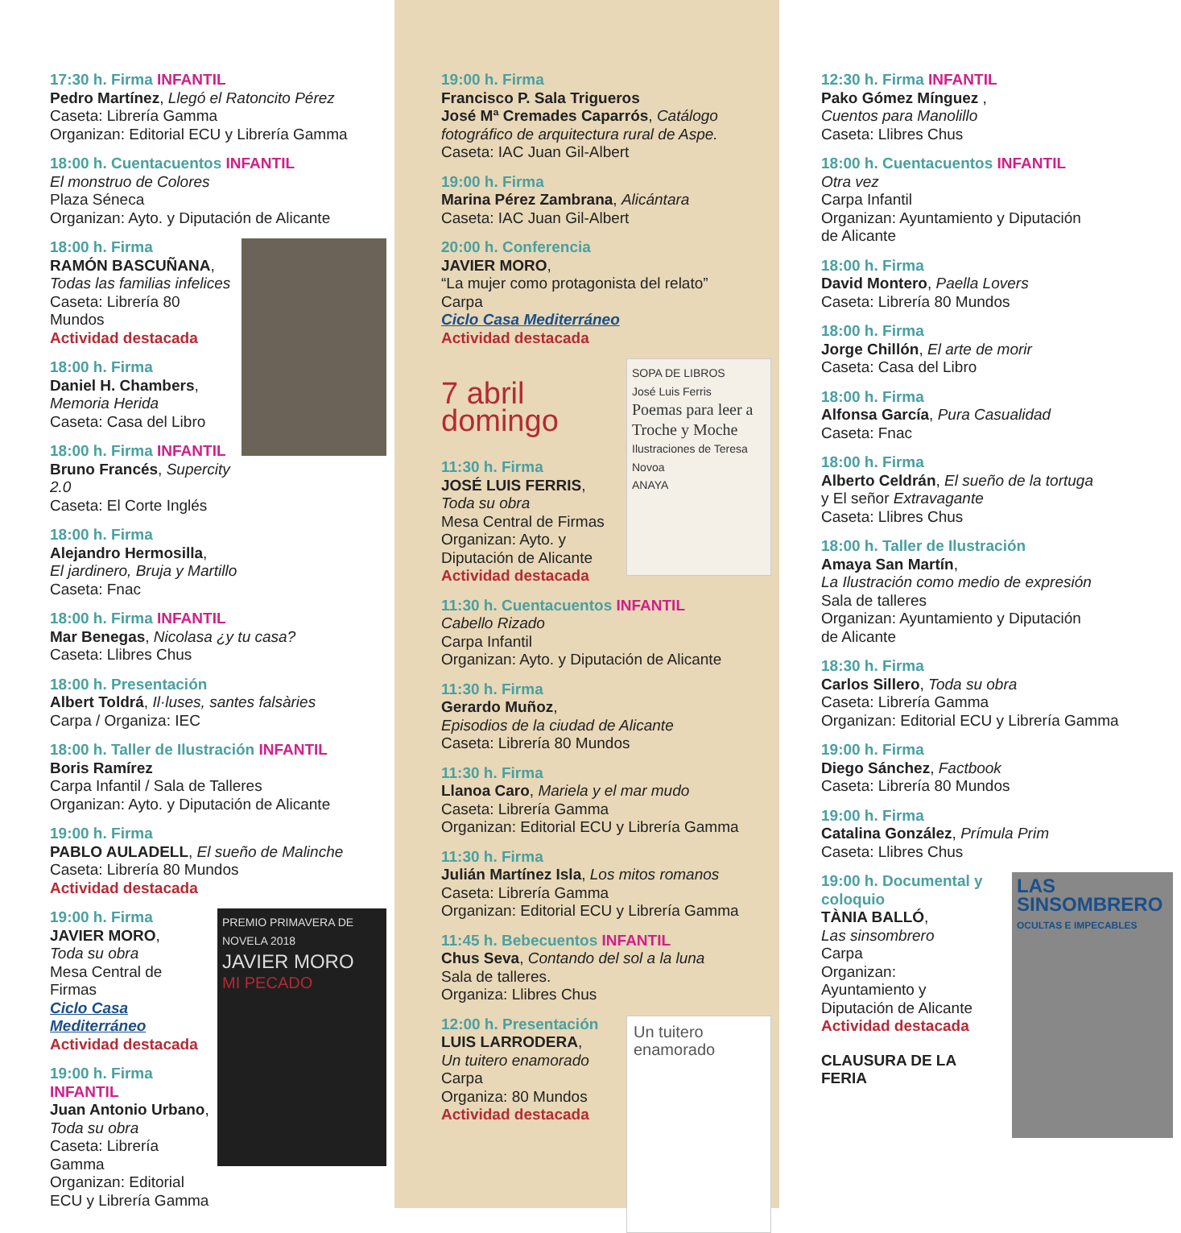17:30 h. Firma INFANTIL
Pedro Martínez, Llegó el Ratoncito Pérez
Caseta: Librería Gamma
Organizan: Editorial ECU y Librería Gamma
18:00 h. Cuentacuentos INFANTIL
El monstruo de Colores
Plaza Séneca
Organizan: Ayto. y Diputación de Alicante
18:00 h. Firma
RAMÓN BASCUÑANA,
Todas las familias infelices
Caseta: Librería 80 Mundos
Actividad destacada
18:00 h. Firma
Daniel H. Chambers,
Memoria Herida
Caseta: Casa del Libro
18:00 h. Firma INFANTIL
Bruno Francés, Supercity 2.0
Caseta: El Corte Inglés
18:00 h. Firma
Alejandro Hermosilla,
El jardinero, Bruja y Martillo
Caseta: Fnac
18:00 h. Firma INFANTIL
Mar Benegas, Nicolasa ¿y tu casa?
Caseta: Llibres Chus
18:00 h. Presentación
Albert Toldrá, Il·luses, santes falsàries
Carpa / Organiza: IEC
18:00 h. Taller de Ilustración INFANTIL
Boris Ramírez
Carpa Infantil / Sala de Talleres
Organizan: Ayto. y Diputación de Alicante
19:00 h. Firma
PABLO AULADELL, El sueño de Malinche
Caseta: Librería 80 Mundos
Actividad destacada
PREMIO PRIMAVERA DE NOVELA 2018
JAVIER MORO
MI PECADO
19:00 h. Firma
JAVIER MORO,
Toda su obra
Mesa Central de Firmas
Ciclo Casa Mediterráneo
Actividad destacada
19:00 h. Firma INFANTIL
Juan Antonio Urbano,
Toda su obra
Caseta: Librería Gamma
Organizan: Editorial
ECU y Librería Gamma
19:00 h. Firma
Francisco P. Sala Trigueros
José Mª Cremades Caparrós, Catálogo fotográfico de arquitectura rural de Aspe.
Caseta: IAC Juan Gil-Albert
19:00 h. Firma
Marina Pérez Zambrana, Alicántara
Caseta: IAC Juan Gil-Albert
20:00 h. Conferencia
JAVIER MORO,
“La mujer como protagonista del relato”
Carpa
Ciclo Casa Mediterráneo
Actividad destacada
SOPA DE LIBROS
José Luis Ferris
Poemas para leer a Troche y Moche
Ilustraciones de Teresa Novoa
ANAYA
7 abril
domingo
11:30 h. Firma
JOSÉ LUIS FERRIS,
Toda su obra
Mesa Central de Firmas
Organizan: Ayto. y Diputación de Alicante
Actividad destacada
11:30 h. Cuentacuentos INFANTIL
Cabello Rizado
Carpa Infantil
Organizan: Ayto. y Diputación de Alicante
11:30 h. Firma
Gerardo Muñoz,
Episodios de la ciudad de Alicante
Caseta: Librería 80 Mundos
11:30 h. Firma
Llanoa Caro, Mariela y el mar mudo
Caseta: Librería Gamma
Organizan: Editorial ECU y Librería Gamma
11:30 h. Firma
Julián Martínez Isla, Los mitos romanos
Caseta: Librería Gamma
Organizan: Editorial ECU y Librería Gamma
11:45 h. Bebecuentos INFANTIL
Chus Seva, Contando del sol a la luna
Sala de talleres.
Organiza: Llibres Chus
Un tuitero enamorado
12:00 h. Presentación
LUIS LARRODERA,
Un tuitero enamorado
Carpa
Organiza: 80 Mundos
Actividad destacada
12:30 h. Firma INFANTIL
Pako Gómez Mínguez ,
Cuentos para Manolillo
Caseta: Llibres Chus
18:00 h. Cuentacuentos INFANTIL
Otra vez
Carpa Infantil
Organizan: Ayuntamiento y Diputación
de Alicante
18:00 h. Firma
David Montero, Paella Lovers
Caseta: Librería 80 Mundos
18:00 h. Firma
Jorge Chillón, El arte de morir
Caseta: Casa del Libro
18:00 h. Firma
Alfonsa García, Pura Casualidad
Caseta: Fnac
18:00 h. Firma
Alberto Celdrán, El sueño de la tortuga
y El señor Extravagante
Caseta: Llibres Chus
18:00 h. Taller de Ilustración
Amaya San Martín,
La Ilustración como medio de expresión
Sala de talleres
Organizan: Ayuntamiento y Diputación
de Alicante
18:30 h. Firma
Carlos Sillero, Toda su obra
Caseta: Librería Gamma
Organizan: Editorial ECU y Librería Gamma
19:00 h. Firma
Diego Sánchez, Factbook
Caseta: Librería 80 Mundos
19:00 h. Firma
Catalina González, Prímula Prim
Caseta: Llibres Chus
LAS SINSOMBRERO
OCULTAS E IMPECABLES
19:00 h. Documental y coloquio
TÀNIA BALLÓ,
Las sinsombrero
Carpa
Organizan:
Ayuntamiento y
Diputación de Alicante
Actividad destacada
CLAUSURA DE LA FERIA